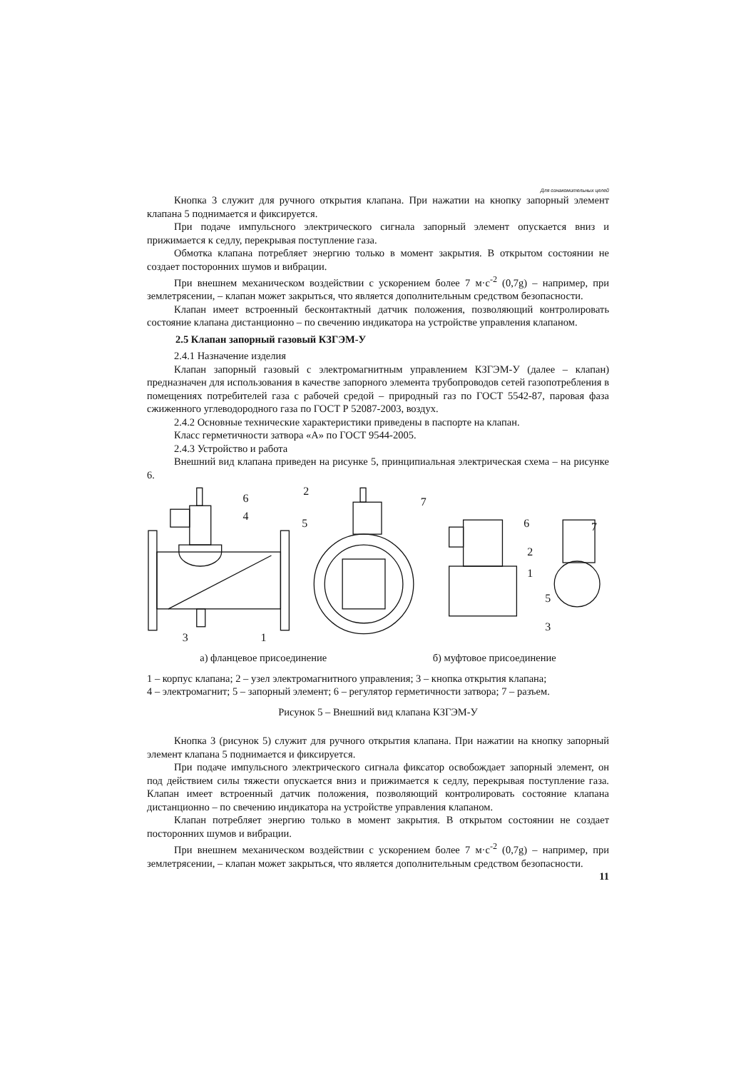Для ознакомительных целей
Кнопка 3 служит для ручного открытия клапана. При нажатии на кнопку запорный элемент клапана 5 поднимается и фиксируется.
При подаче импульсного электрического сигнала запорный элемент опускается вниз и прижимается к седлу, перекрывая поступление газа.
Обмотка клапана потребляет энергию только в момент закрытия. В открытом состоянии не создает посторонних шумов и вибрации.
При внешнем механическом воздействии с ускорением более 7 м·с<sup>-2</sup> (0,7g) – например, при землетрясении, – клапан может закрыться, что является дополнительным средством безопасности.
Клапан имеет встроенный бесконтактный датчик положения, позволяющий контролировать состояние клапана дистанционно – по свечению индикатора на устройстве управления клапаном.
2.5 Клапан запорный газовый КЗГЭМ-У
2.4.1 Назначение изделия
Клапан запорный газовый с электромагнитным управлением КЗГЭМ-У (далее – клапан) предназначен для использования в качестве запорного элемента трубопроводов сетей газопотребления в помещениях потребителей газа с рабочей средой – природный газ по ГОСТ 5542-87, паровая фаза сжиженного углеводородного газа по ГОСТ Р 52087-2003, воздух.
2.4.2 Основные технические характеристики приведены в паспорте на клапан.
Класс герметичности затвора «А» по ГОСТ 9544-2005.
2.4.3 Устройство и работа
Внешний вид клапана приведен на рисунке 5, принципиальная электрическая схема – на рисунке 6.
6
4
3
1
2
7
5
6
2
1
7
5
3
а) фланцевое присоединение б) муфтовое присоединение
1 – корпус клапана; 2 – узел электромагнитного управления; 3 – кнопка открытия клапана;
4 – электромагнит; 5 – запорный элемент; 6 – регулятор герметичности затвора; 7 – разъем.
Рисунок 5 – Внешний вид клапана КЗГЭМ-У
Кнопка 3 (рисунок 5) служит для ручного открытия клапана. При нажатии на кнопку запорный элемент клапана 5 поднимается и фиксируется.
При подаче импульсного электрического сигнала фиксатор освобождает запорный элемент, он под действием силы тяжести опускается вниз и прижимается к седлу, перекрывая поступление газа. Клапан имеет встроенный датчик положения, позволяющий контролировать состояние клапана дистанционно – по свечению индикатора на устройстве управления клапаном.
Клапан потребляет энергию только в момент закрытия. В открытом состоянии не создает посторонних шумов и вибрации.
При внешнем механическом воздействии с ускорением более 7 м·с<sup>-2</sup> (0,7g) – например, при землетрясении, – клапан может закрыться, что является дополнительным средством безопасности.
11